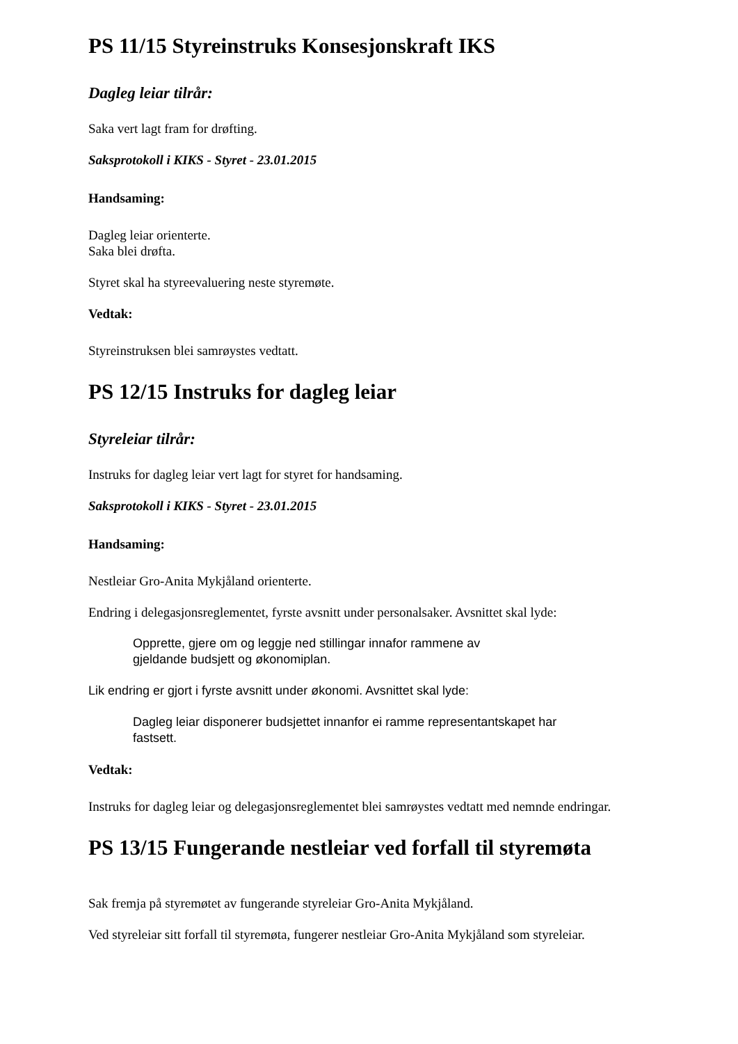PS 11/15 Styreinstruks Konsesjonskraft IKS
Dagleg leiar tilrår:
Saka vert lagt fram for drøfting.
Saksprotokoll i KIKS - Styret - 23.01.2015
Handsaming:
Dagleg leiar orienterte.
Saka blei drøfta.
Styret skal ha styreevaluering neste styremøte.
Vedtak:
Styreinstruksen blei samrøystes vedtatt.
PS 12/15 Instruks for dagleg leiar
Styreleiar tilrår:
Instruks for dagleg leiar vert lagt for styret for handsaming.
Saksprotokoll i KIKS - Styret - 23.01.2015
Handsaming:
Nestleiar Gro-Anita Mykjåland orienterte.
Endring i delegasjonsreglementet, fyrste avsnitt under personalsaker. Avsnittet skal lyde:
Opprette, gjere om og leggje ned stillingar innafor rammene av
gjeldande budsjett og økonomiplan.
Lik endring er gjort i fyrste avsnitt under økonomi. Avsnittet skal lyde:
Dagleg leiar disponerer budsjettet innanfor ei ramme representantskapet har
fastsett.
Vedtak:
Instruks for dagleg leiar og delegasjonsreglementet blei samrøystes vedtatt med nemnde endringar.
PS 13/15 Fungerande nestleiar ved forfall til styremøta
Sak fremja på styremøtet av fungerande styreleiar Gro-Anita Mykjåland.
Ved styreleiar sitt forfall til styremøta, fungerer nestleiar Gro-Anita Mykjåland som styreleiar.